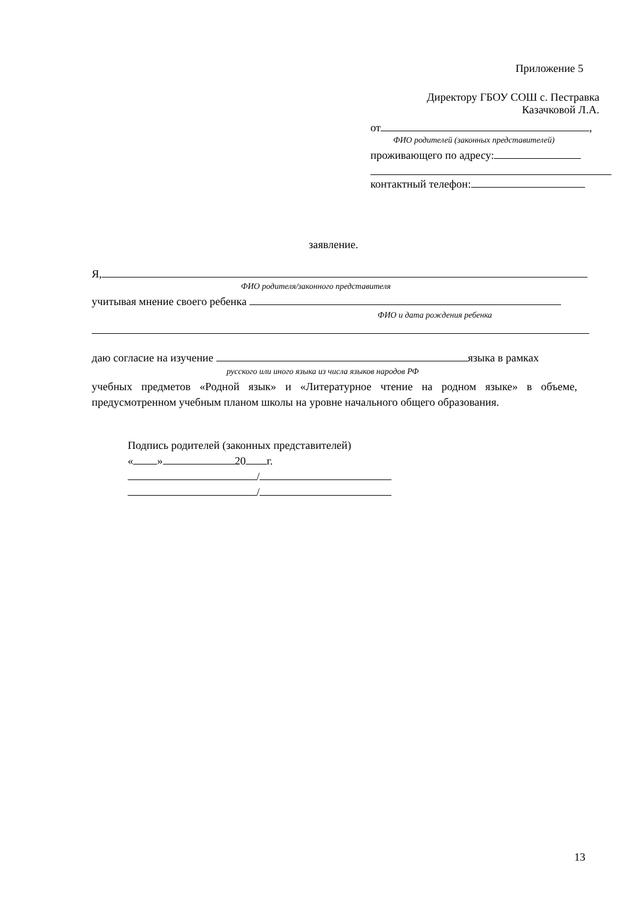Приложение 5
Директору ГБОУ СОШ с. Пестравка
Казачковой Л.А.
от ,
ФИО родителей (законных представителей)
проживающего по адресу:
контактный телефон:
заявление.
Я,
ФИО родителя/законного представителя
учитывая мнение своего ребенка
ФИО и дата рождения ребенка
даю согласие на изучение языка в рамках
русского или иного языка из числа языков народов РФ
учебных предметов «Родной язык» и «Литературное чтение на родном языке» в объеме, предусмотренном учебным планом школы на уровне начального общего образования.
Подпись родителей (законных представителей)
« » 20 г.
/
/
13